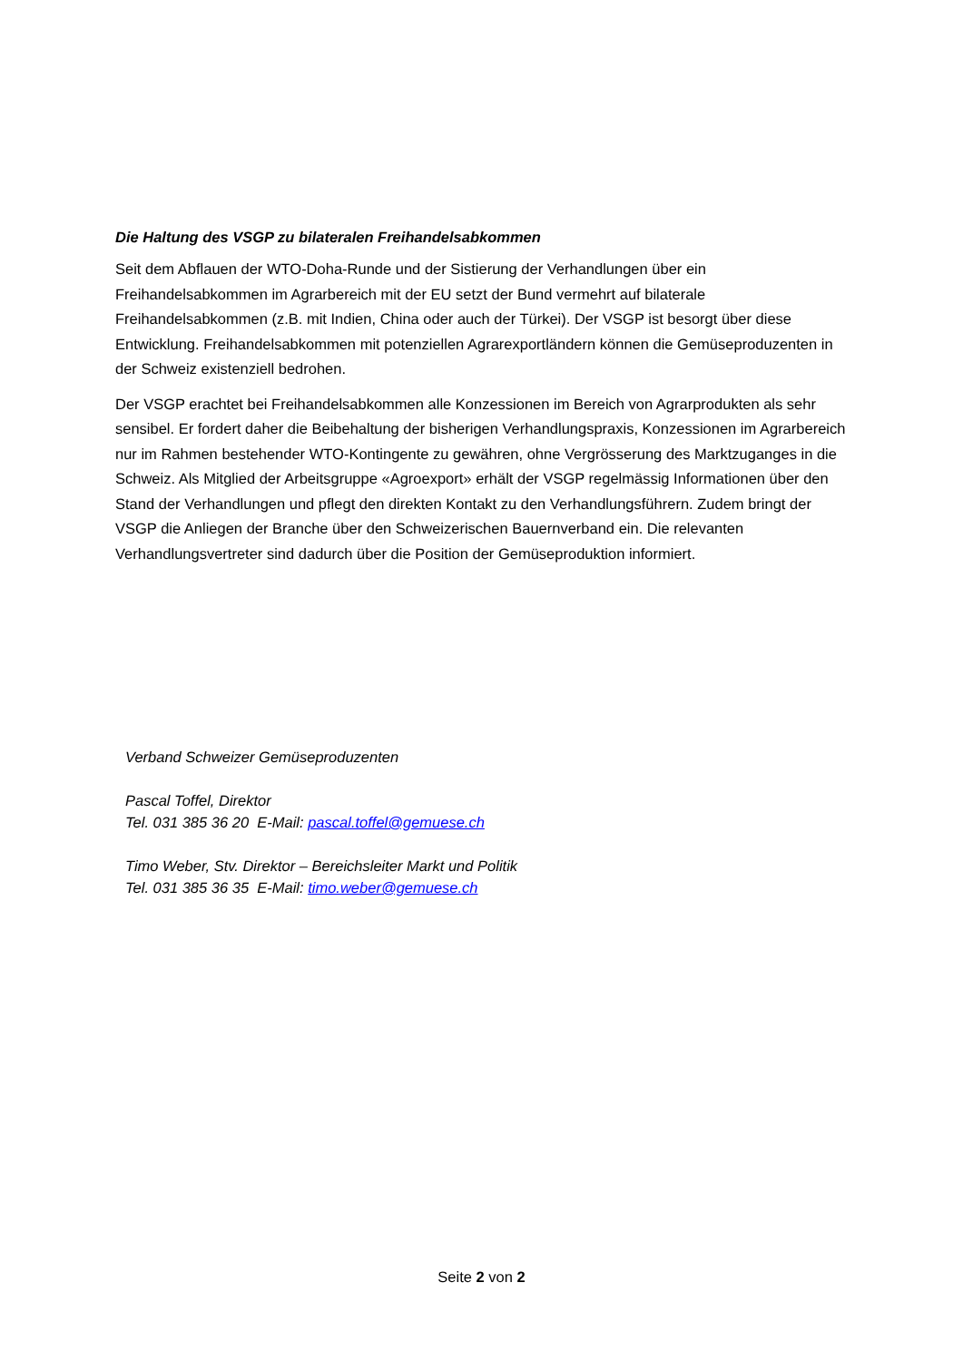Die Haltung des VSGP zu bilateralen Freihandelsabkommen
Seit dem Abflauen der WTO-Doha-Runde und der Sistierung der Verhandlungen über ein Freihandelsabkommen im Agrarbereich mit der EU setzt der Bund vermehrt auf bilaterale Freihandelsabkommen (z.B. mit Indien, China oder auch der Türkei). Der VSGP ist besorgt über diese Entwicklung. Freihandelsabkommen mit potenziellen Agrarexportländern können die Gemüseproduzenten in der Schweiz existenziell bedrohen.
Der VSGP erachtet bei Freihandelsabkommen alle Konzessionen im Bereich von Agrarprodukten als sehr sensibel. Er fordert daher die Beibehaltung der bisherigen Verhandlungspraxis, Konzessionen im Agrarbereich nur im Rahmen bestehender WTO-Kontingente zu gewähren, ohne Vergrösserung des Marktzuganges in die Schweiz. Als Mitglied der Arbeitsgruppe «Agroexport» erhält der VSGP regelmässig Informationen über den Stand der Verhandlungen und pflegt den direkten Kontakt zu den Verhandlungsführern. Zudem bringt der VSGP die Anliegen der Branche über den Schweizerischen Bauernverband ein. Die relevanten Verhandlungsvertreter sind dadurch über die Position der Gemüseproduktion informiert.
Verband Schweizer Gemüseproduzenten
Pascal Toffel, Direktor
Tel. 031 385 36 20 E-Mail: pascal.toffel@gemuese.ch
Timo Weber, Stv. Direktor – Bereichsleiter Markt und Politik
Tel. 031 385 36 35 E-Mail: timo.weber@gemuese.ch
Seite 2 von 2